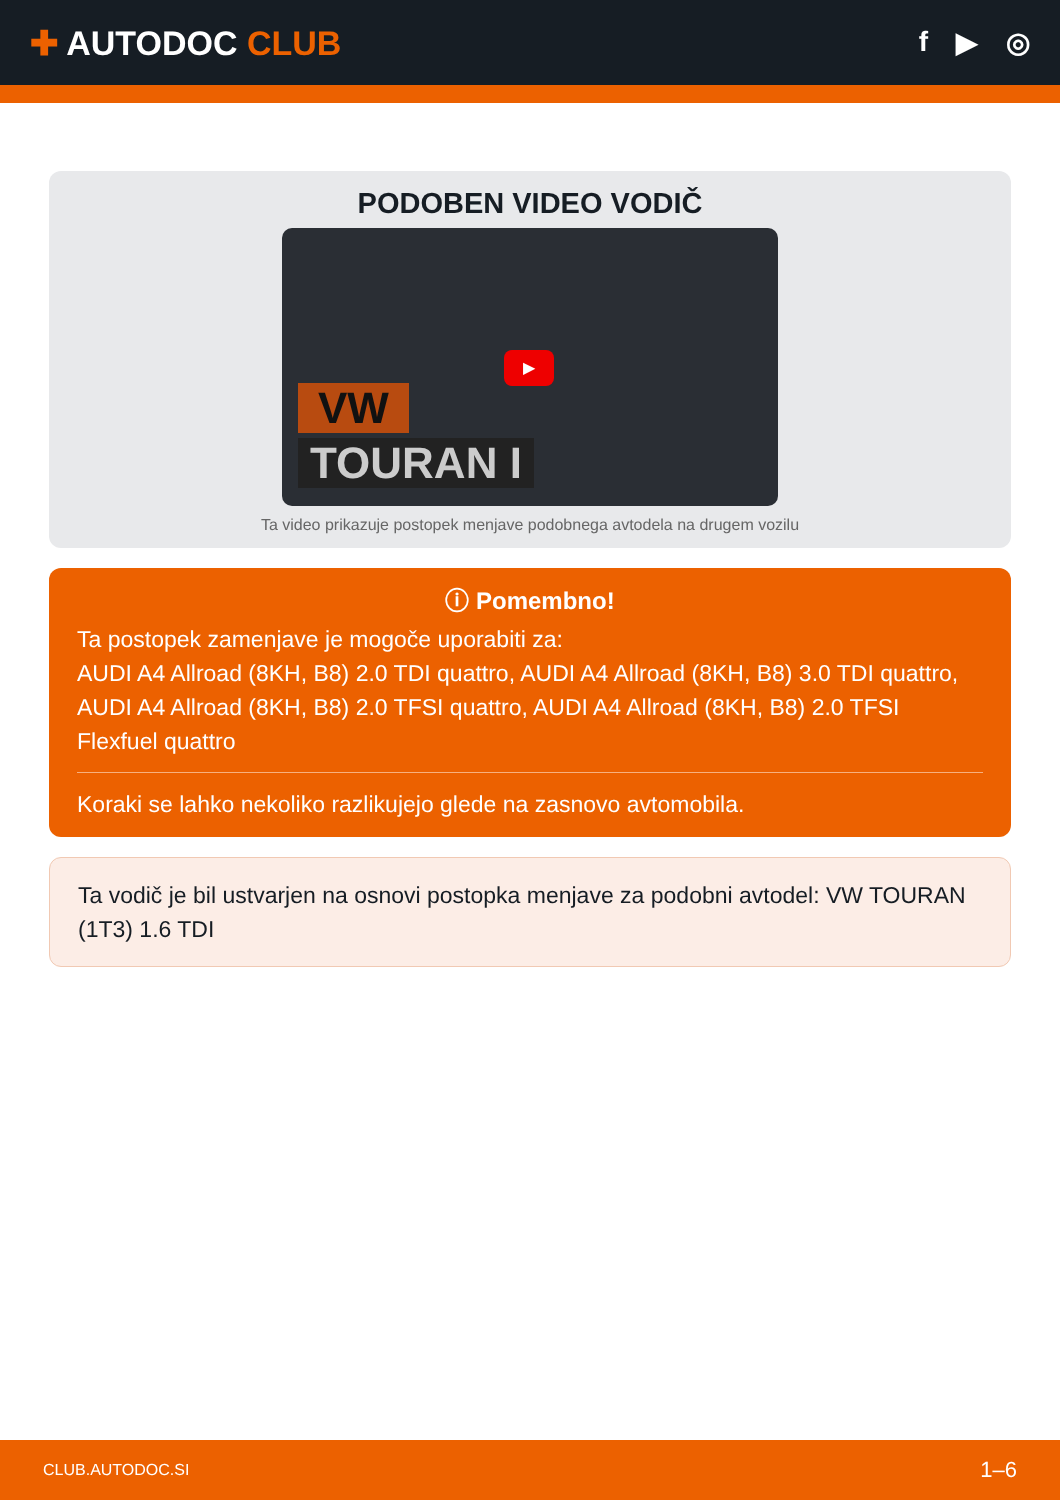✚ AUTODOC CLUB
f ▶ ◎
PODOBEN VIDEO VODIČ
▶
VW
TOURAN I
Ta video prikazuje postopek menjave podobnega avtodela na drugem vozilu
ⓘ Pomembno!
Ta postopek zamenjave je mogoče uporabiti za:
AUDI A4 Allroad (8KH, B8) 2.0 TDI quattro, AUDI A4 Allroad (8KH, B8) 3.0 TDI quattro, AUDI A4 Allroad (8KH, B8) 2.0 TFSI quattro, AUDI A4 Allroad (8KH, B8) 2.0 TFSI Flexfuel quattro
Koraki se lahko nekoliko razlikujejo glede na zasnovo avtomobila.
Ta vodič je bil ustvarjen na osnovi postopka menjave za podobni avtodel: VW TOURAN (1T3) 1.6 TDI
CLUB.AUTODOC.SI 1–6